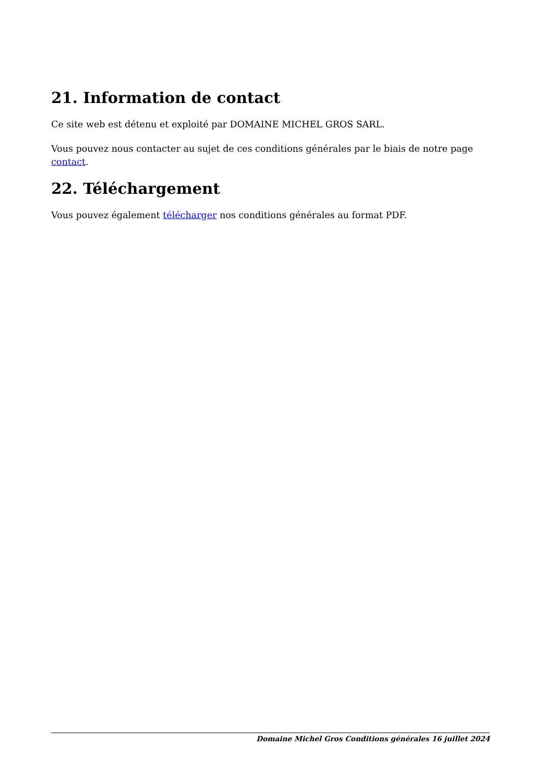21. Information de contact
Ce site web est détenu et exploité par DOMAINE MICHEL GROS SARL.
Vous pouvez nous contacter au sujet de ces conditions générales par le biais de notre page contact.
22. Téléchargement
Vous pouvez également télécharger nos conditions générales au format PDF.
Domaine Michel Gros Conditions générales 16 juillet 2024